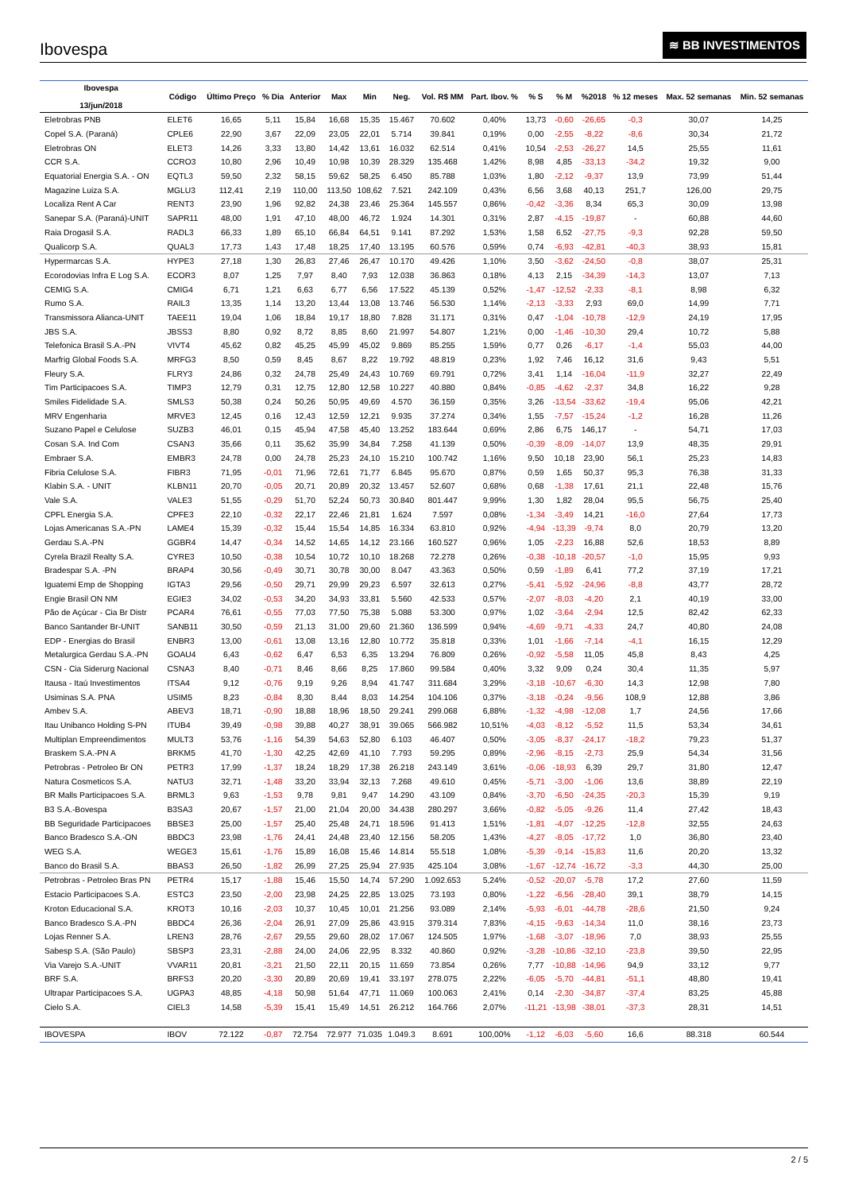Ibovespa
≋ BB INVESTIMENTOS
| Ibovespa 13/jun/2018 | Código | Último Preço | % Dia | Anterior | Max | Min | Neg. | Vol. R$ MM | Part. Ibov. % | % S | % M | %2018 | % 12 meses | Max. 52 semanas | Min. 52 semanas |
| --- | --- | --- | --- | --- | --- | --- | --- | --- | --- | --- | --- | --- | --- | --- | --- |
| Eletrobras PNB | ELET6 | 16,65 | 5,11 | 15,84 | 16,68 | 15,35 | 15.467 | 70.602 | 0,40% | 13,73 | -0,60 | -26,65 | -0,3 | 30,07 | 14,25 |
| Copel S.A. (Paraná) | CPLE6 | 22,90 | 3,67 | 22,09 | 23,05 | 22,01 | 5.714 | 39.841 | 0,19% | 0,00 | -2,55 | -8,22 | -8,6 | 30,34 | 21,72 |
| Eletrobras ON | ELET3 | 14,26 | 3,33 | 13,80 | 14,42 | 13,61 | 16.032 | 62.514 | 0,41% | 10,54 | -2,53 | -26,27 | 14,5 | 25,55 | 11,61 |
| CCR S.A. | CCRO3 | 10,80 | 2,96 | 10,49 | 10,98 | 10,39 | 28.329 | 135.468 | 1,42% | 8,98 | 4,85 | -33,13 | -34,2 | 19,32 | 9,00 |
| Equatorial Energia S.A. - ON | EQTL3 | 59,50 | 2,32 | 58,15 | 59,62 | 58,25 | 6.450 | 85.788 | 1,03% | 1,80 | -2,12 | -9,37 | 13,9 | 73,99 | 51,44 |
| Magazine Luiza S.A. | MGLU3 | 112,41 | 2,19 | 110,00 | 113,50 | 108,62 | 7.521 | 242.109 | 0,43% | 6,56 | 3,68 | 40,13 | 251,7 | 126,00 | 29,75 |
| Localiza Rent A Car | RENT3 | 23,90 | 1,96 | 92,82 | 24,38 | 23,46 | 25.364 | 145.557 | 0,86% | -0,42 | -3,36 | 8,34 | 65,3 | 30,09 | 13,98 |
| Sanepar S.A. (Paraná)-UNIT | SAPR11 | 48,00 | 1,91 | 47,10 | 48,00 | 46,72 | 1.924 | 14.301 | 0,31% | 2,87 | -4,15 | -19,87 | - | 60,88 | 44,60 |
| Raia Drogasil S.A. | RADL3 | 66,33 | 1,89 | 65,10 | 66,84 | 64,51 | 9.141 | 87.292 | 1,53% | 1,58 | 6,52 | -27,75 | -9,3 | 92,28 | 59,50 |
| Qualicorp S.A. | QUAL3 | 17,73 | 1,43 | 17,48 | 18,25 | 17,40 | 13.195 | 60.576 | 0,59% | 0,74 | -6,93 | -42,81 | -40,3 | 38,93 | 15,81 |
| Hypermarcas S.A. | HYPE3 | 27,18 | 1,30 | 26,83 | 27,46 | 26,47 | 10.170 | 49.426 | 1,10% | 3,50 | -3,62 | -24,50 | -0,8 | 38,07 | 25,31 |
| Ecorodovias Infra E Log S.A. | ECOR3 | 8,07 | 1,25 | 7,97 | 8,40 | 7,93 | 12.038 | 36.863 | 0,18% | 4,13 | 2,15 | -34,39 | -14,3 | 13,07 | 7,13 |
| CEMIG S.A. | CMIG4 | 6,71 | 1,21 | 6,63 | 6,77 | 6,56 | 17.522 | 45.139 | 0,52% | -1,47 | -12,52 | -2,33 | -8,1 | 8,98 | 6,32 |
| Rumo S.A. | RAIL3 | 13,35 | 1,14 | 13,20 | 13,44 | 13,08 | 13.746 | 56.530 | 1,14% | -2,13 | -3,33 | 2,93 | 69,0 | 14,99 | 7,71 |
| Transmissora Alianca-UNIT | TAEE11 | 19,04 | 1,06 | 18,84 | 19,17 | 18,80 | 7.828 | 31.171 | 0,31% | 0,47 | -1,04 | -10,78 | -12,9 | 24,19 | 17,95 |
| JBS S.A. | JBSS3 | 8,80 | 0,92 | 8,72 | 8,85 | 8,60 | 21.997 | 54.807 | 1,21% | 0,00 | -1,46 | -10,30 | 29,4 | 10,72 | 5,88 |
| Telefonica Brasil S.A.-PN | VIVT4 | 45,62 | 0,82 | 45,25 | 45,99 | 45,02 | 9.869 | 85.255 | 1,59% | 0,77 | 0,26 | -6,17 | -1,4 | 55,03 | 44,00 |
| Marfrig Global Foods S.A. | MRFG3 | 8,50 | 0,59 | 8,45 | 8,67 | 8,22 | 19.792 | 48.819 | 0,23% | 1,92 | 7,46 | 16,12 | 31,6 | 9,43 | 5,51 |
| Fleury S.A. | FLRY3 | 24,86 | 0,32 | 24,78 | 25,49 | 24,43 | 10.769 | 69.791 | 0,72% | 3,41 | 1,14 | -16,04 | -11,9 | 32,27 | 22,49 |
| Tim Participacoes S.A. | TIMP3 | 12,79 | 0,31 | 12,75 | 12,80 | 12,58 | 10.227 | 40.880 | 0,84% | -0,85 | -4,62 | -2,37 | 34,8 | 16,22 | 9,28 |
| Smiles Fidelidade S.A. | SMLS3 | 50,38 | 0,24 | 50,26 | 50,95 | 49,69 | 4.570 | 36.159 | 0,35% | 3,26 | -13,54 | -33,62 | -19,4 | 95,06 | 42,21 |
| MRV Engenharia | MRVE3 | 12,45 | 0,16 | 12,43 | 12,59 | 12,21 | 9.935 | 37.274 | 0,34% | 1,55 | -7,57 | -15,24 | -1,2 | 16,28 | 11,26 |
| Suzano Papel e Celulose | SUZB3 | 46,01 | 0,15 | 45,94 | 47,58 | 45,40 | 13.252 | 183.644 | 0,69% | 2,86 | 6,75 | 146,17 | - | 54,71 | 17,03 |
| Cosan S.A. Ind Com | CSAN3 | 35,66 | 0,11 | 35,62 | 35,99 | 34,84 | 7.258 | 41.139 | 0,50% | -0,39 | -8,09 | -14,07 | 13,9 | 48,35 | 29,91 |
| Embraer S.A. | EMBR3 | 24,78 | 0,00 | 24,78 | 25,23 | 24,10 | 15.210 | 100.742 | 1,16% | 9,50 | 10,18 | 23,90 | 56,1 | 25,23 | 14,83 |
| Fibria Celulose S.A. | FIBR3 | 71,95 | -0,01 | 71,96 | 72,61 | 71,77 | 6.845 | 95.670 | 0,87% | 0,59 | 1,65 | 50,37 | 95,3 | 76,38 | 31,33 |
| Klabin S.A. - UNIT | KLBN11 | 20,70 | -0,05 | 20,71 | 20,89 | 20,32 | 13.457 | 52.607 | 0,68% | 0,68 | -1,38 | 17,61 | 21,1 | 22,48 | 15,76 |
| Vale S.A. | VALE3 | 51,55 | -0,29 | 51,70 | 52,24 | 50,73 | 30.840 | 801.447 | 9,99% | 1,30 | 1,82 | 28,04 | 95,5 | 56,75 | 25,40 |
| CPFL Energia S.A. | CPFE3 | 22,10 | -0,32 | 22,17 | 22,46 | 21,81 | 1.624 | 7.597 | 0,08% | -1,34 | -3,49 | 14,21 | -16,0 | 27,64 | 17,73 |
| Lojas Americanas S.A.-PN | LAME4 | 15,39 | -0,32 | 15,44 | 15,54 | 14,85 | 16.334 | 63.810 | 0,92% | -4,94 | -13,39 | -9,74 | 8,0 | 20,79 | 13,20 |
| Gerdau S.A.-PN | GGBR4 | 14,47 | -0,34 | 14,52 | 14,65 | 14,12 | 23.166 | 160.527 | 0,96% | 1,05 | -2,23 | 16,88 | 52,6 | 18,53 | 8,89 |
| Cyrela Brazil Realty S.A. | CYRE3 | 10,50 | -0,38 | 10,54 | 10,72 | 10,10 | 18.268 | 72.278 | 0,26% | -0,38 | -10,18 | -20,57 | -1,0 | 15,95 | 9,93 |
| Bradespar S.A. -PN | BRAP4 | 30,56 | -0,49 | 30,71 | 30,78 | 30,00 | 8.047 | 43.363 | 0,50% | 0,59 | -1,89 | 6,41 | 77,2 | 37,19 | 17,21 |
| Iguatemi Emp de Shopping | IGTA3 | 29,56 | -0,50 | 29,71 | 29,99 | 29,23 | 6.597 | 32.613 | 0,27% | -5,41 | -5,92 | -24,96 | -8,8 | 43,77 | 28,72 |
| Engie Brasil ON NM | EGIE3 | 34,02 | -0,53 | 34,20 | 34,93 | 33,81 | 5.560 | 42.533 | 0,57% | -2,07 | -8,03 | -4,20 | 2,1 | 40,19 | 33,00 |
| Pão de Açúcar - Cia Br Distr | PCAR4 | 76,61 | -0,55 | 77,03 | 77,50 | 75,38 | 5.088 | 53.300 | 0,97% | 1,02 | -3,64 | -2,94 | 12,5 | 82,42 | 62,33 |
| Banco Santander Br-UNIT | SANB11 | 30,50 | -0,59 | 21,13 | 31,00 | 29,60 | 21.360 | 136.599 | 0,94% | -4,69 | -9,71 | -4,33 | 24,7 | 40,80 | 24,08 |
| EDP - Energias do Brasil | ENBR3 | 13,00 | -0,61 | 13,08 | 13,16 | 12,80 | 10.772 | 35.818 | 0,33% | 1,01 | -1,66 | -7,14 | -4,1 | 16,15 | 12,29 |
| Metalurgica Gerdau S.A.-PN | GOAU4 | 6,43 | -0,62 | 6,47 | 6,53 | 6,35 | 13.294 | 76.809 | 0,26% | -0,92 | -5,58 | 11,05 | 45,8 | 8,43 | 4,25 |
| CSN - Cia Siderurg Nacional | CSNA3 | 8,40 | -0,71 | 8,46 | 8,66 | 8,25 | 17.860 | 99.584 | 0,40% | 3,32 | 9,09 | 0,24 | 30,4 | 11,35 | 5,97 |
| Itausa - Itaú Investimentos | ITSA4 | 9,12 | -0,76 | 9,19 | 9,26 | 8,94 | 41.747 | 311.684 | 3,29% | -3,18 | -10,67 | -6,30 | 14,3 | 12,98 | 7,80 |
| Usiminas S.A. PNA | USIM5 | 8,23 | -0,84 | 8,30 | 8,44 | 8,03 | 14.254 | 104.106 | 0,37% | -3,18 | -0,24 | -9,56 | 108,9 | 12,88 | 3,86 |
| Ambev S.A. | ABEV3 | 18,71 | -0,90 | 18,88 | 18,96 | 18,50 | 29.241 | 299.068 | 6,88% | -1,32 | -4,98 | -12,08 | 1,7 | 24,56 | 17,66 |
| Itau Unibanco Holding S-PN | ITUB4 | 39,49 | -0,98 | 39,88 | 40,27 | 38,91 | 39.065 | 566.982 | 10,51% | -4,03 | -8,12 | -5,52 | 11,5 | 53,34 | 34,61 |
| Multiplan Empreendimentos | MULT3 | 53,76 | -1,16 | 54,39 | 54,63 | 52,80 | 6.103 | 46.407 | 0,50% | -3,05 | -8,37 | -24,17 | -18,2 | 79,23 | 51,37 |
| Braskem S.A.-PN A | BRKM5 | 41,70 | -1,30 | 42,25 | 42,69 | 41,10 | 7.793 | 59.295 | 0,89% | -2,96 | -8,15 | -2,73 | 25,9 | 54,34 | 31,56 |
| Petrobras - Petroleo Br ON | PETR3 | 17,99 | -1,37 | 18,24 | 18,29 | 17,38 | 26.218 | 243.149 | 3,61% | -0,06 | -18,93 | 6,39 | 29,7 | 31,80 | 12,47 |
| Natura Cosmeticos S.A. | NATU3 | 32,71 | -1,48 | 33,20 | 33,94 | 32,13 | 7.268 | 49.610 | 0,45% | -5,71 | -3,00 | -1,06 | 13,6 | 38,89 | 22,19 |
| BR Malls Participacoes S.A. | BRML3 | 9,63 | -1,53 | 9,78 | 9,81 | 9,47 | 14.290 | 43.109 | 0,84% | -3,70 | -6,50 | -24,35 | -20,3 | 15,39 | 9,19 |
| B3 S.A.-Bovespa | B3SA3 | 20,67 | -1,57 | 21,00 | 21,04 | 20,00 | 34.438 | 280.297 | 3,66% | -0,82 | -5,05 | -9,26 | 11,4 | 27,42 | 18,43 |
| BB Seguridade Participacoes | BBSE3 | 25,00 | -1,57 | 25,40 | 25,48 | 24,71 | 18.596 | 91.413 | 1,51% | -1,81 | -4,07 | -12,25 | -12,8 | 32,55 | 24,63 |
| Banco Bradesco S.A.-ON | BBDC3 | 23,98 | -1,76 | 24,41 | 24,48 | 23,40 | 12.156 | 58.205 | 1,43% | -4,27 | -8,05 | -17,72 | 1,0 | 36,80 | 23,40 |
| WEG S.A. | WEGE3 | 15,61 | -1,76 | 15,89 | 16,08 | 15,46 | 14.814 | 55.518 | 1,08% | -5,39 | -9,14 | -15,83 | 11,6 | 20,20 | 13,32 |
| Banco do Brasil S.A. | BBAS3 | 26,50 | -1,82 | 26,99 | 27,25 | 25,94 | 27.935 | 425.104 | 3,08% | -1,67 | -12,74 | -16,72 | -3,3 | 44,30 | 25,00 |
| Petrobras - Petroleo Bras PN | PETR4 | 15,17 | -1,88 | 15,46 | 15,50 | 14,74 | 57.290 | 1.092.653 | 5,24% | -0,52 | -20,07 | -5,78 | 17,2 | 27,60 | 11,59 |
| Estacio Participacoes S.A. | ESTC3 | 23,50 | -2,00 | 23,98 | 24,25 | 22,85 | 13.025 | 73.193 | 0,80% | -1,22 | -6,56 | -28,40 | 39,1 | 38,79 | 14,15 |
| Kroton Educacional S.A. | KROT3 | 10,16 | -2,03 | 10,37 | 10,45 | 10,01 | 21.256 | 93.089 | 2,14% | -5,93 | -6,01 | -44,78 | -28,6 | 21,50 | 9,24 |
| Banco Bradesco S.A.-PN | BBDC4 | 26,36 | -2,04 | 26,91 | 27,09 | 25,86 | 43.915 | 379.314 | 7,83% | -4,15 | -9,63 | -14,34 | 11,0 | 38,16 | 23,73 |
| Lojas Renner S.A. | LREN3 | 28,76 | -2,67 | 29,55 | 29,60 | 28,02 | 17.067 | 124.505 | 1,97% | -1,68 | -3,07 | -18,96 | 7,0 | 38,93 | 25,55 |
| Sabesp S.A. (São Paulo) | SBSP3 | 23,31 | -2,88 | 24,00 | 24,06 | 22,95 | 8.332 | 40.860 | 0,92% | -3,28 | -10,86 | -32,10 | -23,8 | 39,50 | 22,95 |
| Via Varejo S.A.-UNIT | VVAR11 | 20,81 | -3,21 | 21,50 | 22,11 | 20,15 | 11.659 | 73.854 | 0,26% | 7,77 | -10,88 | -14,96 | 94,9 | 33,12 | 9,77 |
| BRF S.A. | BRFS3 | 20,20 | -3,30 | 20,89 | 20,69 | 19,41 | 33.197 | 278.075 | 2,22% | -6,05 | -5,70 | -44,81 | -51,1 | 48,80 | 19,41 |
| Ultrapar Participacoes S.A. | UGPA3 | 48,85 | -4,18 | 50,98 | 51,64 | 47,71 | 11.069 | 100.063 | 2,41% | 0,14 | -2,30 | -34,87 | -37,4 | 83,25 | 45,88 |
| Cielo S.A. | CIEL3 | 14,58 | -5,39 | 15,41 | 15,49 | 14,51 | 26.212 | 164.766 | 2,07% | -11,21 | -13,98 | -38,01 | -37,3 | 28,31 | 14,51 |
| IBOVESPA | IBOV | 72.122 | -0,87 | 72.754 | 72.977 | 71.035 | 1.049.3 | 8.691 | 100,00% | -1,12 | -6,03 | -5,60 | 16,6 | 88.318 | 60.544 |
2 / 5